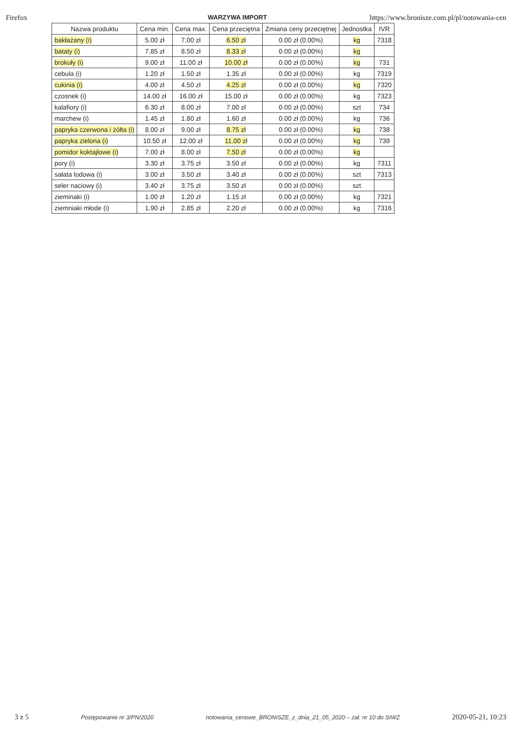Firefox WARZYWA IMPORT https://www.bronisze.com.pl/pl/notowania-cen
| Nazwa produktu | Cena min. | Cena max. | Cena przeciętna | Zmiana ceny przeciętnej | Jednostka | IVR |
| --- | --- | --- | --- | --- | --- | --- |
| bakłażany (i) | 5.00 zł | 7.00 zł | 6.50 zł | 0.00 zł (0.00%) | kg | 7318 |
| bataty (i) | 7.85 zł | 8.50 zł | 8.33 zł | 0.00 zł (0.00%) | kg | |
| brokuły (i) | 9.00 zł | 11.00 zł | 10.00 zł | 0.00 zł (0.00%) | kg | 731 |
| cebula (i) | 1.20 zł | 1.50 zł | 1.35 zł | 0.00 zł (0.00%) | kg | 7319 |
| cukinia (i) | 4.00 zł | 4.50 zł | 4.25 zł | 0.00 zł (0.00%) | kg | 7320 |
| czosnek (i) | 14.00 zł | 16.00 zł | 15.00 zł | 0.00 zł (0.00%) | kg | 7323 |
| kalafiory (i) | 6.30 zł | 8.00 zł | 7.00 zł | 0.00 zł (0.00%) | szt | 734 |
| marchew (i) | 1.45 zł | 1.80 zł | 1.60 zł | 0.00 zł (0.00%) | kg | 736 |
| papryka czerwona i żółta (i) | 8.00 zł | 9.00 zł | 8.75 zł | 0.00 zł (0.00%) | kg | 738 |
| papryka zielona (i) | 10.50 zł | 12.00 zł | 11.00 zł | 0.00 zł (0.00%) | kg | 739 |
| pomidor koktajlowe (i) | 7.00 zł | 8.00 zł | 7.50 zł | 0.00 zł (0.00%) | kg | |
| pory (i) | 3.30 zł | 3.75 zł | 3.50 zł | 0.00 zł (0.00%) | kg | 7311 |
| sałata lodowa (i) | 3.00 zł | 3.50 zł | 3.40 zł | 0.00 zł (0.00%) | szt | 7313 |
| seler naciowy (i) | 3.40 zł | 3.75 zł | 3.50 zł | 0.00 zł (0.00%) | szt | |
| zieminaki (i) | 1.00 zł | 1.20 zł | 1.15 zł | 0.00 zł (0.00%) | kg | 7321 |
| ziemniaki młode (i) | 1.90 zł | 2.85 zł | 2.20 zł | 0.00 zł (0.00%) | kg | 7316 |
3 z 5 Postępowanie nr 3/PN/2020 notowania_cenowe_BRONISZE_z_dnia_21_05_2020 – zał. nr 10 do SIWZ 2020-05-21, 10:23